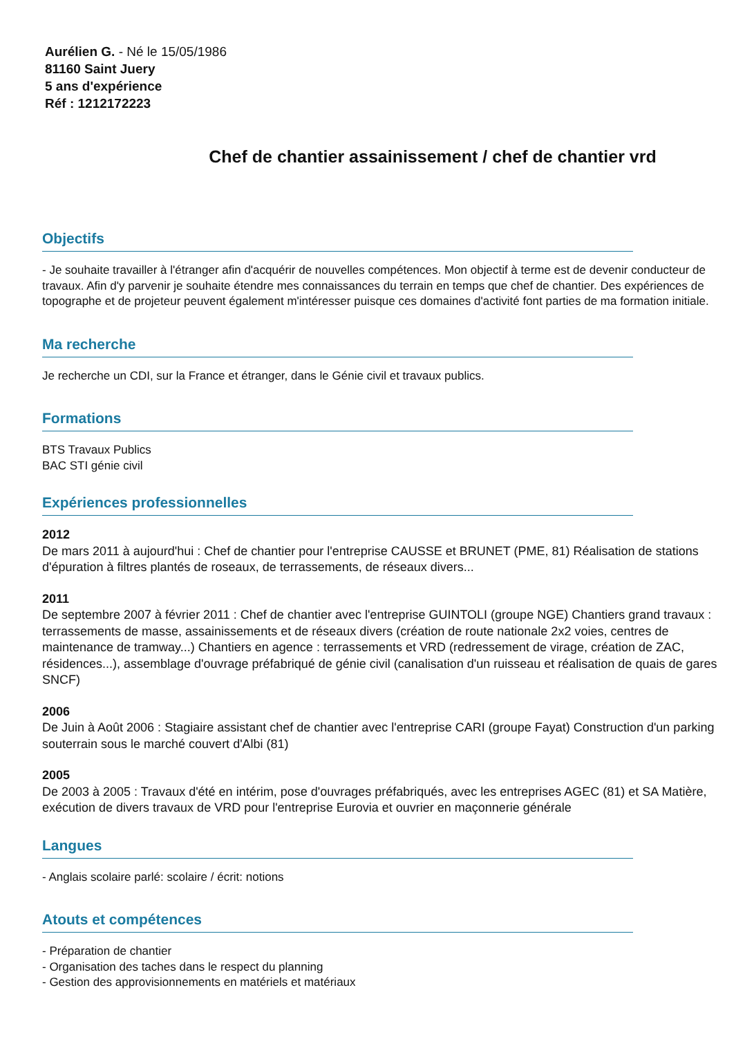Aurélien G. - Né le 15/05/1986
81160 Saint Juery
5 ans d'expérience
Réf : 1212172223
Chef de chantier assainissement / chef de chantier vrd
Objectifs
- Je souhaite travailler à l'étranger afin d'acquérir de nouvelles compétences. Mon objectif à terme est de devenir conducteur de travaux. Afin d'y parvenir je souhaite étendre mes connaissances du terrain en temps que chef de chantier. Des expériences de topographe et de projeteur peuvent également m'intéresser puisque ces domaines d'activité font parties de ma formation initiale.
Ma recherche
Je recherche un CDI, sur la France et étranger, dans le Génie civil et travaux publics.
Formations
BTS Travaux Publics
BAC STI génie civil
Expériences professionnelles
2012
De mars 2011 à aujourd'hui : Chef de chantier pour l'entreprise CAUSSE et BRUNET (PME, 81) Réalisation de stations d'épuration à filtres plantés de roseaux, de terrassements, de réseaux divers...
2011
De septembre 2007 à février 2011 : Chef de chantier avec l'entreprise GUINTOLI (groupe NGE) Chantiers grand travaux : terrassements de masse, assainissements et de réseaux divers (création de route nationale 2x2 voies, centres de maintenance de tramway...) Chantiers en agence : terrassements et VRD (redressement de virage, création de ZAC, résidences...), assemblage d'ouvrage préfabriqué de génie civil (canalisation d'un ruisseau et réalisation de quais de gares SNCF)
2006
De Juin à Août 2006 : Stagiaire assistant chef de chantier avec l'entreprise CARI (groupe Fayat) Construction d'un parking souterrain sous le marché couvert d'Albi (81)
2005
De 2003 à 2005 : Travaux d'été en intérim, pose d'ouvrages préfabriqués, avec les entreprises AGEC (81) et SA Matière, exécution de divers travaux de VRD pour l'entreprise Eurovia et ouvrier en maçonnerie générale
Langues
- Anglais scolaire parlé: scolaire / écrit: notions
Atouts et compétences
- Préparation de chantier
- Organisation des taches dans le respect du planning
- Gestion des approvisionnements en matériels et matériaux